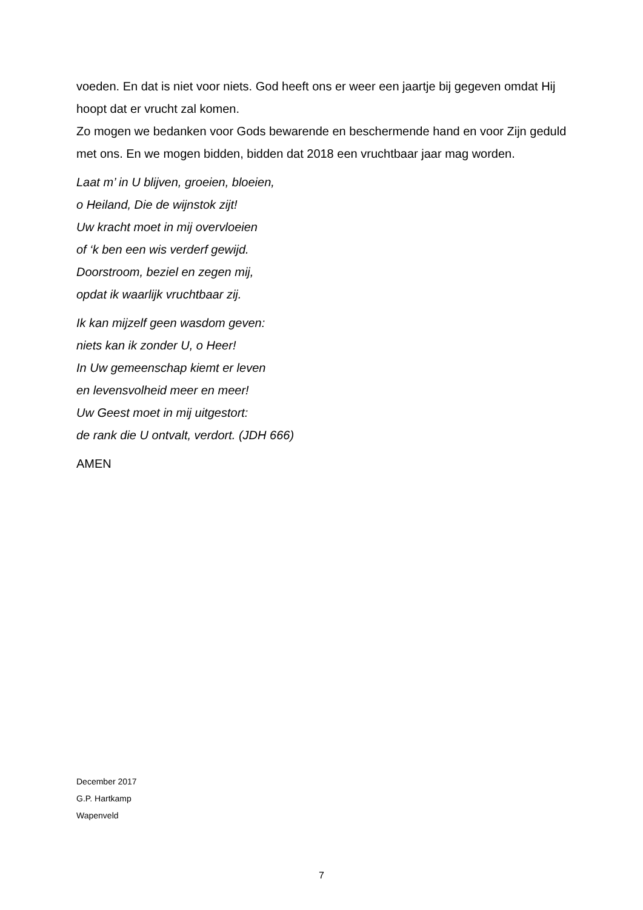voeden. En dat is niet voor niets. God heeft ons er weer een jaartje bij gegeven omdat Hij hoopt dat er vrucht zal komen.
Zo mogen we bedanken voor Gods bewarende en beschermende hand en voor Zijn geduld met ons. En we mogen bidden, bidden dat 2018 een vruchtbaar jaar mag worden.
Laat m’ in U blijven, groeien, bloeien,
o Heiland, Die de wijnstok zijt!
Uw kracht moet in mij overvloeien
of ‘k ben een wis verderf gewijd.
Doorstroom, beziel en zegen mij,
opdat ik waarlijk vruchtbaar zij.
Ik kan mijzelf geen wasdom geven:
niets kan ik zonder U, o Heer!
In Uw gemeenschap kiemt er leven
en levensvolheid meer en meer!
Uw Geest moet in mij uitgestort:
de rank die U ontvalt, verdort. (JDH 666)
AMEN
December 2017
G.P. Hartkamp
Wapenveld
7